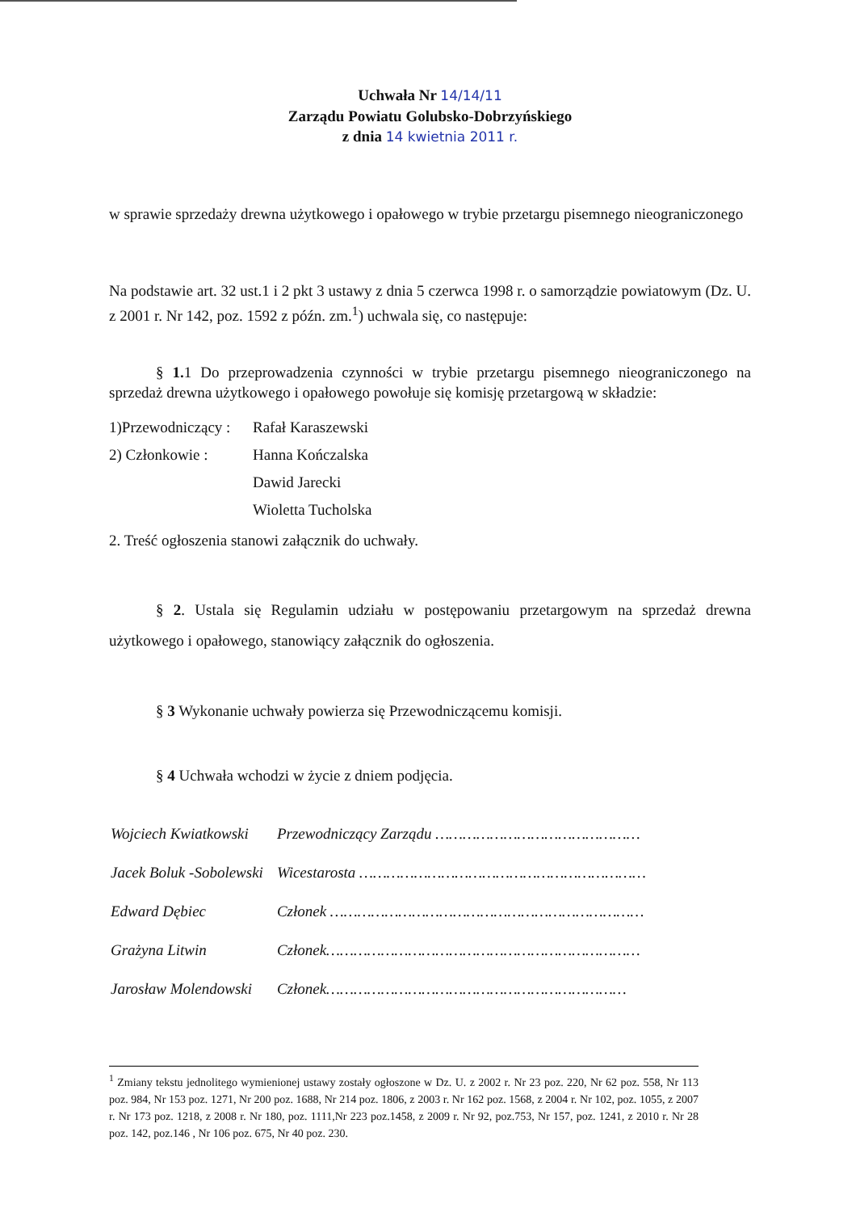Uchwała Nr 14/14/11
Zarządu Powiatu Golubsko-Dobrzyńskiego
z dnia 14 kwietnia 2011 r.
w sprawie sprzedaży drewna użytkowego i opałowego w trybie przetargu pisemnego nieograniczonego
Na podstawie art. 32 ust.1 i 2 pkt 3 ustawy z dnia 5 czerwca 1998 r. o samorządzie powiatowym (Dz. U. z 2001 r. Nr 142, poz. 1592 z późn. zm.<sup>1</sup>) uchwala się, co następuje:
§ 1. 1 Do przeprowadzenia czynności w trybie przetargu pisemnego nieograniczonego na sprzedaż drewna użytkowego i opałowego powołuje się komisję przetargową w składzie:
| 1)Przewodniczący : | Rafał Karaszewski |
| 2) Członkowie : | Hanna Kończalska |
| | Dawid Jarecki |
| | Wioletta Tucholska |
2. Treść ogłoszenia stanowi załącznik do uchwały.
§ 2. Ustala się Regulamin udziału w postępowaniu przetargowym na sprzedaż drewna użytkowego i opałowego, stanowiący załącznik do ogłoszenia.
§ 3 Wykonanie uchwały powierza się Przewodniczącemu komisji.
§ 4 Uchwała wchodzi w życie z dniem podjęcia.
| Wojciech Kwiatkowski | Przewodniczący Zarządu ……………………………………… |
| Jacek Boluk -Sobolewski | Wicestarosta ……………………………………………………… |
| Edward Dębiec | Członek …………………………………………………………… |
| Grażyna Litwin | Członek…………………………………………………………… |
| Jarosław Molendowski | Członek………………………………………………………… |
<sup>1</sup> Zmiany tekstu jednolitego wymienionej ustawy zostały ogłoszone w Dz. U. z 2002 r. Nr 23 poz. 220, Nr 62 poz. 558, Nr 113 poz. 984, Nr 153 poz. 1271, Nr 200 poz. 1688, Nr 214 poz. 1806, z 2003 r. Nr 162 poz. 1568, z 2004 r. Nr 102, poz. 1055, z 2007 r. Nr 173 poz. 1218, z 2008 r. Nr 180, poz. 1111,Nr 223 poz.1458, z 2009 r. Nr 92, poz.753, Nr 157, poz. 1241, z 2010 r. Nr 28 poz. 142, poz.146 , Nr 106 poz. 675, Nr 40 poz. 230.